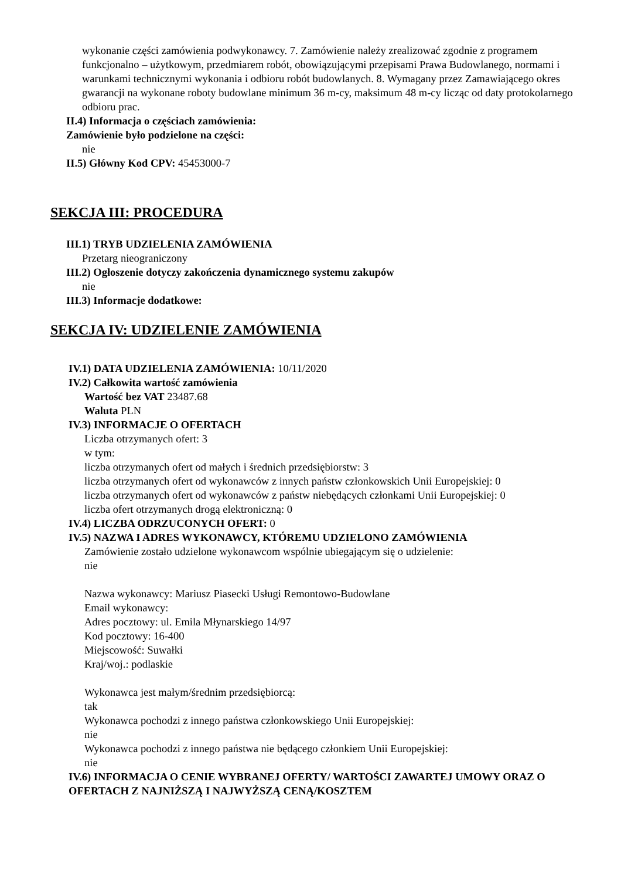wykonanie części zamówienia podwykonawcy. 7. Zamówienie należy zrealizować zgodnie z programem funkcjonalno – użytkowym, przedmiarem robót, obowiązującymi przepisami Prawa Budowlanego, normami i warunkami technicznymi wykonania i odbioru robót budowlanych. 8. Wymagany przez Zamawiającego okres gwarancji na wykonane roboty budowlane minimum 36 m-cy, maksimum 48 m-cy licząc od daty protokolarnego odbioru prac.
II.4) Informacja o częściach zamówienia:
Zamówienie było podzielone na części:
nie
II.5) Główny Kod CPV: 45453000-7
SEKCJA III: PROCEDURA
III.1) TRYB UDZIELENIA ZAMÓWIENIA
Przetarg nieograniczony
III.2) Ogłoszenie dotyczy zakończenia dynamicznego systemu zakupów
nie
III.3) Informacje dodatkowe:
SEKCJA IV: UDZIELENIE ZAMÓWIENIA
IV.1) DATA UDZIELENIA ZAMÓWIENIA: 10/11/2020
IV.2) Całkowita wartość zamówienia
Wartość bez VAT 23487.68
Waluta PLN
IV.3) INFORMACJE O OFERTACH
Liczba otrzymanych ofert: 3
w tym:
liczba otrzymanych ofert od małych i średnich przedsiębiorstw: 3
liczba otrzymanych ofert od wykonawców z innych państw członkowskich Unii Europejskiej: 0
liczba otrzymanych ofert od wykonawców z państw niebędących członkami Unii Europejskiej: 0
liczba ofert otrzymanych drogą elektroniczną: 0
IV.4) LICZBA ODRZUCONYCH OFERT: 0
IV.5) NAZWA I ADRES WYKONAWCY, KTÓREMU UDZIELONO ZAMÓWIENIA
Zamówienie zostało udzielone wykonawcom wspólnie ubiegającym się o udzielenie:
nie
Nazwa wykonawcy: Mariusz Piasecki Usługi Remontowo-Budowlane
Email wykonawcy:
Adres pocztowy: ul. Emila Młynarskiego 14/97
Kod pocztowy: 16-400
Miejscowość: Suwałki
Kraj/woj.: podlaskie
Wykonawca jest małym/średnim przedsiębiorcą:
tak
Wykonawca pochodzi z innego państwa członkowskiego Unii Europejskiej:
nie
Wykonawca pochodzi z innego państwa nie będącego członkiem Unii Europejskiej:
nie
IV.6) INFORMACJA O CENIE WYBRANEJ OFERTY/ WARTOŚCI ZAWARTEJ UMOWY ORAZ O OFERTACH Z NAJNIŻSZĄ I NAJWYŻSZĄ CENĄ/KOSZTEM